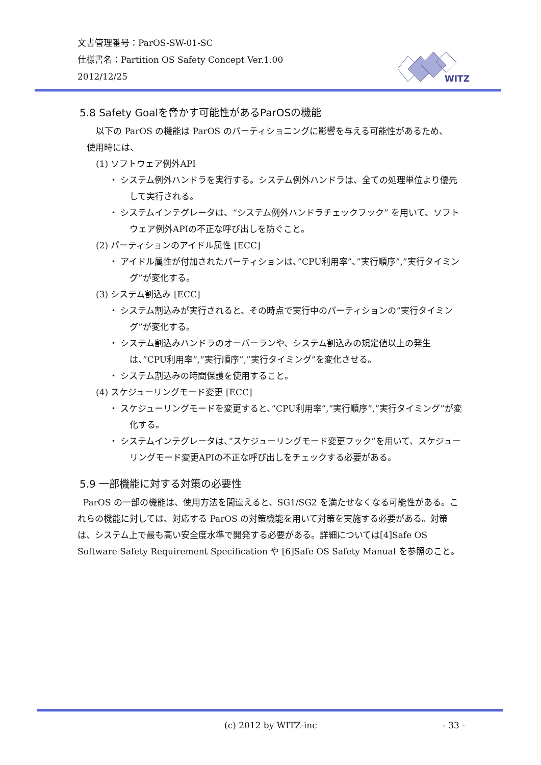文書管理番号：ParOS-SW-01-SC
仕様書名：Partition OS Safety Concept Ver.1.00
2012/12/25
WITZ
5.8 Safety Goalを脅かす可能性があるParOSの機能
以下の ParOS の機能は ParOS のパーティショニングに影響を与える可能性があるため、
使用時には、
(1) ソフトウェア例外API
・ システム例外ハンドラを実行する。システム例外ハンドラは、全ての処理単位より優先して実行される。
・ システムインテグレータは、“システム例外ハンドラチェックフック” を用いて、ソフトウェア例外APIの不正な呼び出しを防ぐこと。
(2) パーティションのアイドル属性 [ECC]
・ アイドル属性が付加されたパーティションは、”CPU利用率”、”実行順序”,”実行タイミング”が変化する。
(3) システム割込み [ECC]
・ システム割込みが実行されると、その時点で実行中のパーティションの”実行タイミング”が変化する。
・ システム割込みハンドラのオーバーランや、システム割込みの規定値以上の発生は、”CPU利用率”,”実行順序”,”実行タイミング”を変化させる。
・ システム割込みの時間保護を使用すること。
(4) スケジューリングモード変更 [ECC]
・ スケジューリングモードを変更すると、”CPU利用率”,”実行順序”,”実行タイミング”が変化する。
・ システムインテグレータは、”スケジューリングモード変更フック”を用いて、スケジューリングモード変更APIの不正な呼び出しをチェックする必要がある。
5.9 一部機能に対する対策の必要性
ParOS の一部の機能は、使用方法を間違えると、SG1/SG2 を満たせなくなる可能性がある。これらの機能に対しては、対応する ParOS の対策機能を用いて対策を実施する必要がある。対策は、システム上で最も高い安全度水準で開発する必要がある。詳細については[4]Safe OS Software Safety Requirement Specification や [6]Safe OS Safety Manual を参照のこと。
(c) 2012 by WITZ-inc - 33 -